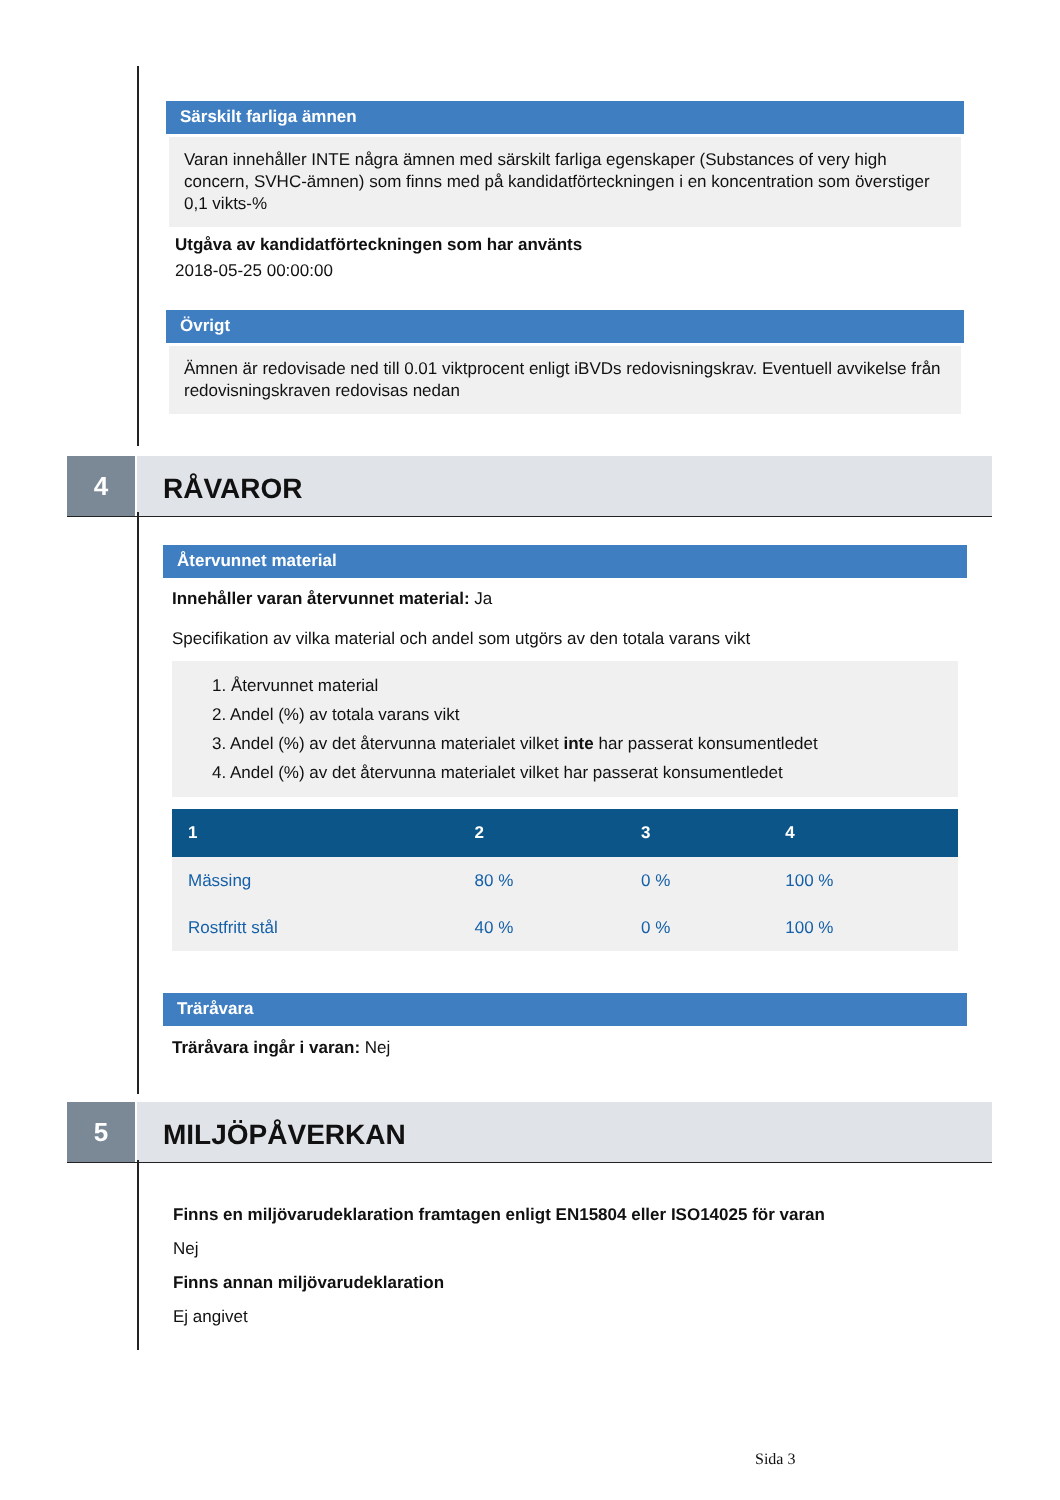Särskilt farliga ämnen
Varan innehåller INTE några ämnen med särskilt farliga egenskaper (Substances of very high concern, SVHC-ämnen) som finns med på kandidatförteckningen i en koncentration som överstiger 0,1 vikts-%
Utgåva av kandidatförteckningen som har använts
2018-05-25 00:00:00
Övrigt
Ämnen är redovisade ned till 0.01 viktprocent enligt iBVDs redovisningskrav. Eventuell avvikelse från redovisningskraven redovisas nedan
4
RÅVAROR
Återvunnet material
Innehåller varan återvunnet material: Ja
Specifikation av vilka material och andel som utgörs av den totala varans vikt
1. Återvunnet material
2. Andel (%) av totala varans vikt
3. Andel (%) av det återvunna materialet vilket inte har passerat konsumentledet
4. Andel (%) av det återvunna materialet vilket har passerat konsumentledet
| 1 | 2 | 3 | 4 |
| --- | --- | --- | --- |
| Mässing | 80 % | 0 % | 100 % |
| Rostfritt stål | 40 % | 0 % | 100 % |
Träråvara
Träråvara ingår i varan: Nej
5
MILJÖPÅVERKAN
Finns en miljövarudeklaration framtagen enligt EN15804 eller ISO14025 för varan
Nej
Finns annan miljövarudeklaration
Ej angivet
Sida 3